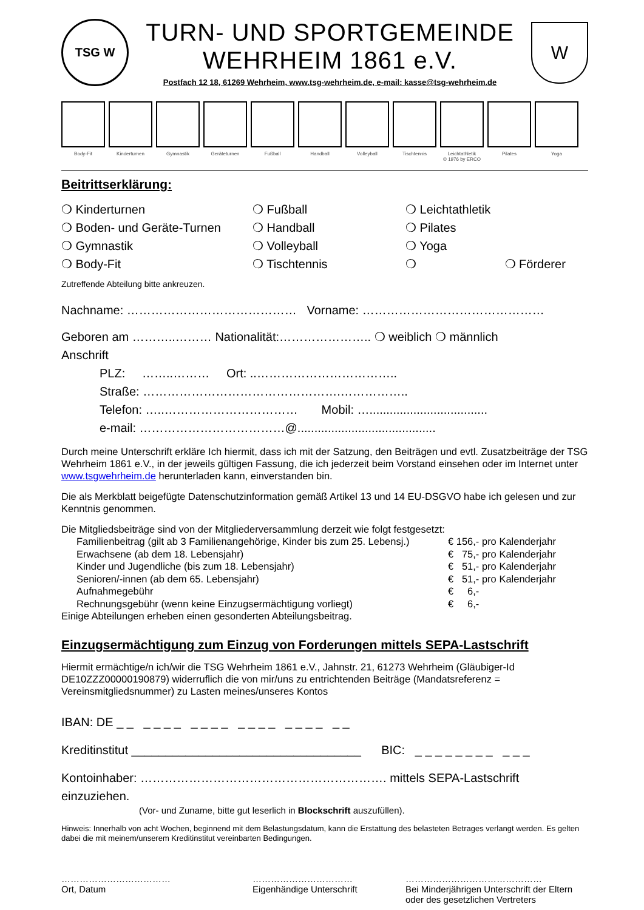TSG W
TURN- UND SPORTGEMEINDE
WEHRHEIM 1861 e.V.
Postfach 12 18, 61269 Wehrheim, www.tsg-wehrheim.de, e-mail: kasse@tsg-wehrheim.de
W
Body-Fit Kinderturnen Gymnastik Geräteturnen Fußball Handball Volleyball Tischtennis Leichtathletik
© 1976 by ERCO
Pilates Yoga
Beitrittserklärung:
❍ Kinderturnen
❍ Fußball
❍ Leichtathletik
❍ Boden- und Geräte-Turnen
❍ Handball
❍ Pilates
❍ Gymnastik
❍ Volleyball
❍ Yoga
❍ Body-Fit
❍ Tischtennis
❍ ❍ Förderer
Zutreffende Abteilung bitte ankreuzen.
Nachname: …………………………………… Vorname: ………………………………………
Geboren am ………..……… Nationalität:………………….. ❍ weiblich ❍ männlich
Anschrift
PLZ: ……..……… Ort: ..……………………………..
Straße: ………………………………………….……………..
Telefon: …..…………………………… Mobil: …...................................
e-mail: ………………………………@.........................................
Durch meine Unterschrift erkläre Ich hiermit, dass ich mit der Satzung, den Beiträgen und evtl. Zusatzbeiträge der TSG Wehrheim 1861 e.V., in der jeweils gültigen Fassung, die ich jederzeit beim Vorstand einsehen oder im Internet unter www.tsgwehrheim.de herunterladen kann, einverstanden bin.
Die als Merkblatt beigefügte Datenschutzinformation gemäß Artikel 13 und 14 EU-DSGVO habe ich gelesen und zur Kenntnis genommen.
Die Mitgliedsbeiträge sind von der Mitgliederversammlung derzeit wie folgt festgesetzt:
| Familienbeitrag (gilt ab 3 Familienangehörige, Kinder bis zum 25. Lebensj.) | € 156,- pro Kalenderjahr |
| Erwachsene (ab dem 18. Lebensjahr) | € 75,- pro Kalenderjahr |
| Kinder und Jugendliche (bis zum 18. Lebensjahr) | € 51,- pro Kalenderjahr |
| Senioren/-innen (ab dem 65. Lebensjahr) | € 51,- pro Kalenderjahr |
| Aufnahmegebühr | € 6,- |
| Rechnungsgebühr (wenn keine Einzugsermächtigung vorliegt) | € 6,- |
Einige Abteilungen erheben einen gesonderten Abteilungsbeitrag.
Einzugsermächtigung zum Einzug von Forderungen mittels SEPA-Lastschrift
Hiermit ermächtige/n ich/wir die TSG Wehrheim 1861 e.V., Jahnstr. 21, 61273 Wehrheim (Gläubiger-Id DE10ZZZ00000190879) widerruflich die von mir/uns zu entrichtenden Beiträge (Mandatsreferenz = Vereinsmitgliedsnummer) zu Lasten meines/unseres Kontos
IBAN: DE _ _ _ _ _ _ _ _ _ _ _ _ _ _ _ _ _ _ _ _
Kreditinstitut __________________________________ BIC: _ _ _ _ _ _ _ _ _ _ _
Kontoinhaber: ……………………………………………………. mittels SEPA-Lastschrift einzuziehen.
(Vor- und Zuname, bitte gut leserlich in Blockschrift auszufüllen).
Hinweis: Innerhalb von acht Wochen, beginnend mit dem Belastungsdatum, kann die Erstattung des belasteten Betrages verlangt werden. Es gelten dabei die mit meinem/unserem Kreditinstitut vereinbarten Bedingungen.
………………………………
Ort, Datum
……………………………
Eigenhändige Unterschrift
………………………………………
Bei Minderjährigen Unterschrift der Eltern oder des gesetzlichen Vertreters